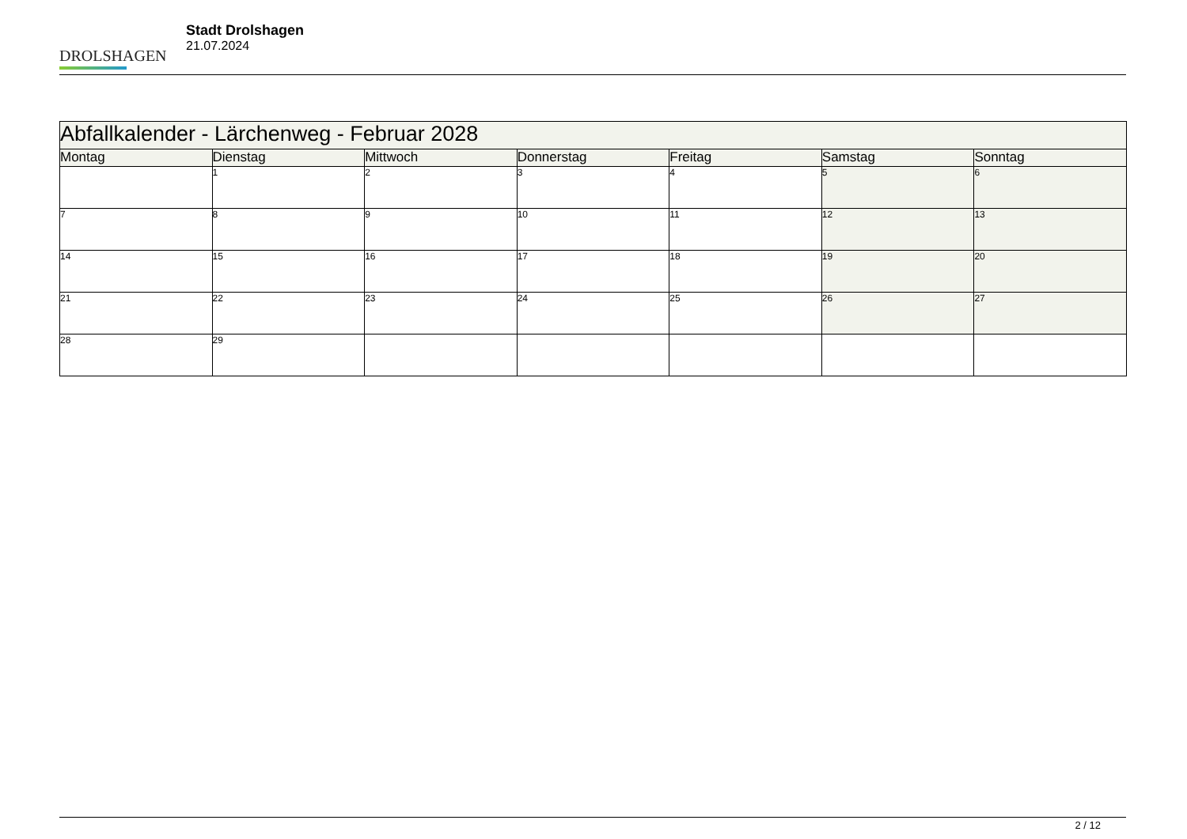DROLSHAGEN
Stadt Drolshagen
21.07.2024
| Abfallkalender - Lärchenweg - Februar 2028 | | | | | | |
| --- | --- | --- | --- | --- | --- | --- |
| Montag | Dienstag | Mittwoch | Donnerstag | Freitag | Samstag | Sonntag |
| | 1 | 2 | 3 | 4 | 5 | 6 |
| 7 | 8 | 9 | 10 | 11 | 12 | 13 |
| 14 | 15 | 16 | 17 | 18 | 19 | 20 |
| 21 | 22 | 23 | 24 | 25 | 26 | 27 |
| 28 | 29 | | | | | |
2 / 12